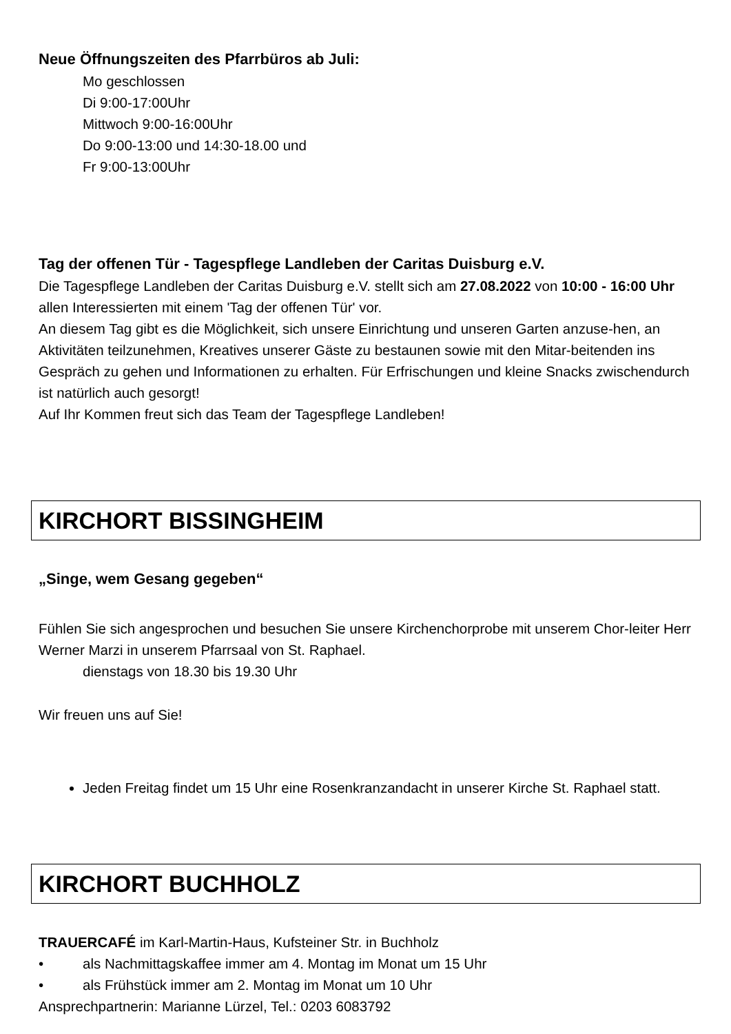Neue Öffnungszeiten des Pfarrbüros ab Juli:
Mo geschlossen
Di 9:00-17:00Uhr
Mittwoch 9:00-16:00Uhr
Do 9:00-13:00 und 14:30-18.00 und
Fr 9:00-13:00Uhr
Tag der offenen Tür - Tagespflege Landleben der Caritas Duisburg e.V.
Die Tagespflege Landleben der Caritas Duisburg e.V. stellt sich am 27.08.2022 von 10:00 - 16:00 Uhr allen Interessierten mit einem 'Tag der offenen Tür' vor.
An diesem Tag gibt es die Möglichkeit, sich unsere Einrichtung und unseren Garten anzuse-hen, an Aktivitäten teilzunehmen, Kreatives unserer Gäste zu bestaunen sowie mit den Mitar-beitenden ins Gespräch zu gehen und Informationen zu erhalten. Für Erfrischungen und kleine Snacks zwischendurch ist natürlich auch gesorgt!
Auf Ihr Kommen freut sich das Team der Tagespflege Landleben!
KIRCHORT BISSINGHEIM
„Singe, wem Gesang gegeben“
Fühlen Sie sich angesprochen und besuchen Sie unsere Kirchenchorprobe mit unserem Chor-leiter Herr Werner Marzi in unserem Pfarrsaal von St. Raphael.
dienstags von 18.30 bis 19.30 Uhr
Wir freuen uns auf Sie!
Jeden Freitag findet um 15 Uhr eine Rosenkranzandacht in unserer Kirche St. Raphael statt.
KIRCHORT BUCHHOLZ
TRAUERCAFÉ im Karl-Martin-Haus, Kufsteiner Str. in Buchholz
• als Nachmittagskaffee immer am 4. Montag im Monat um 15 Uhr
• als Frühstück immer am 2. Montag im Monat um 10 Uhr
Ansprechpartnerin: Marianne Lürzel, Tel.: 0203 6083792